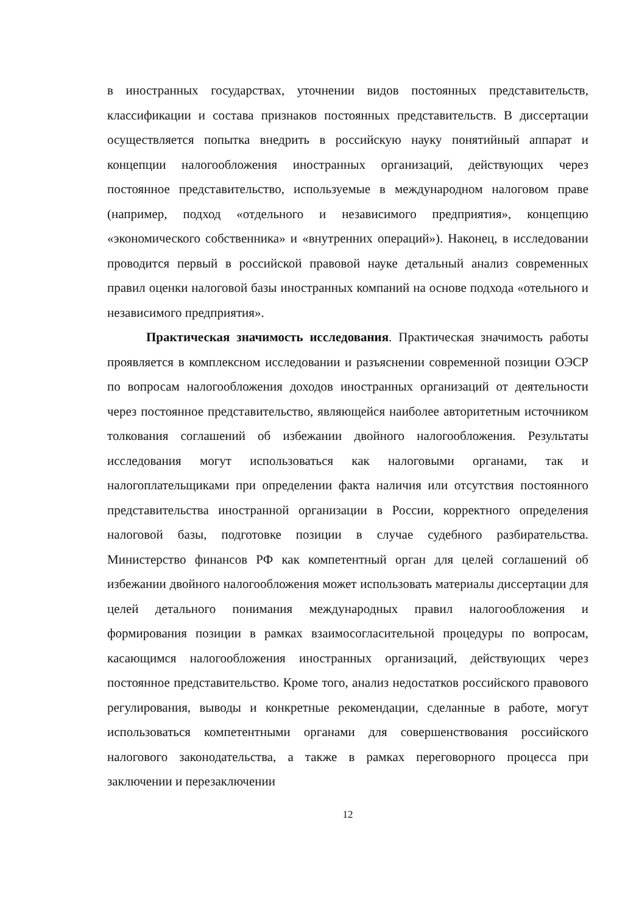в иностранных государствах, уточнении видов постоянных представительств, классификации и состава признаков постоянных представительств. В диссертации осуществляется попытка внедрить в российскую науку понятийный аппарат и концепции налогообложения иностранных организаций, действующих через постоянное представительство, используемые в международном налоговом праве (например, подход «отдельного и независимого предприятия», концепцию «экономического собственника» и «внутренних операций»). Наконец, в исследовании проводится первый в российской правовой науке детальный анализ современных правил оценки налоговой базы иностранных компаний на основе подхода «отельного и независимого предприятия».
Практическая значимость исследования. Практическая значимость работы проявляется в комплексном исследовании и разъяснении современной позиции ОЭСР по вопросам налогообложения доходов иностранных организаций от деятельности через постоянное представительство, являющейся наиболее авторитетным источником толкования соглашений об избежании двойного налогообложения. Результаты исследования могут использоваться как налоговыми органами, так и налогоплательщиками при определении факта наличия или отсутствия постоянного представительства иностранной организации в России, корректного определения налоговой базы, подготовке позиции в случае судебного разбирательства. Министерство финансов РФ как компетентный орган для целей соглашений об избежании двойного налогообложения может использовать материалы диссертации для целей детального понимания международных правил налогообложения и формирования позиции в рамках взаимосогласительной процедуры по вопросам, касающимся налогообложения иностранных организаций, действующих через постоянное представительство. Кроме того, анализ недостатков российского правового регулирования, выводы и конкретные рекомендации, сделанные в работе, могут использоваться компетентными органами для совершенствования российского налогового законодательства, а также в рамках переговорного процесса при заключении и перезаключении
12